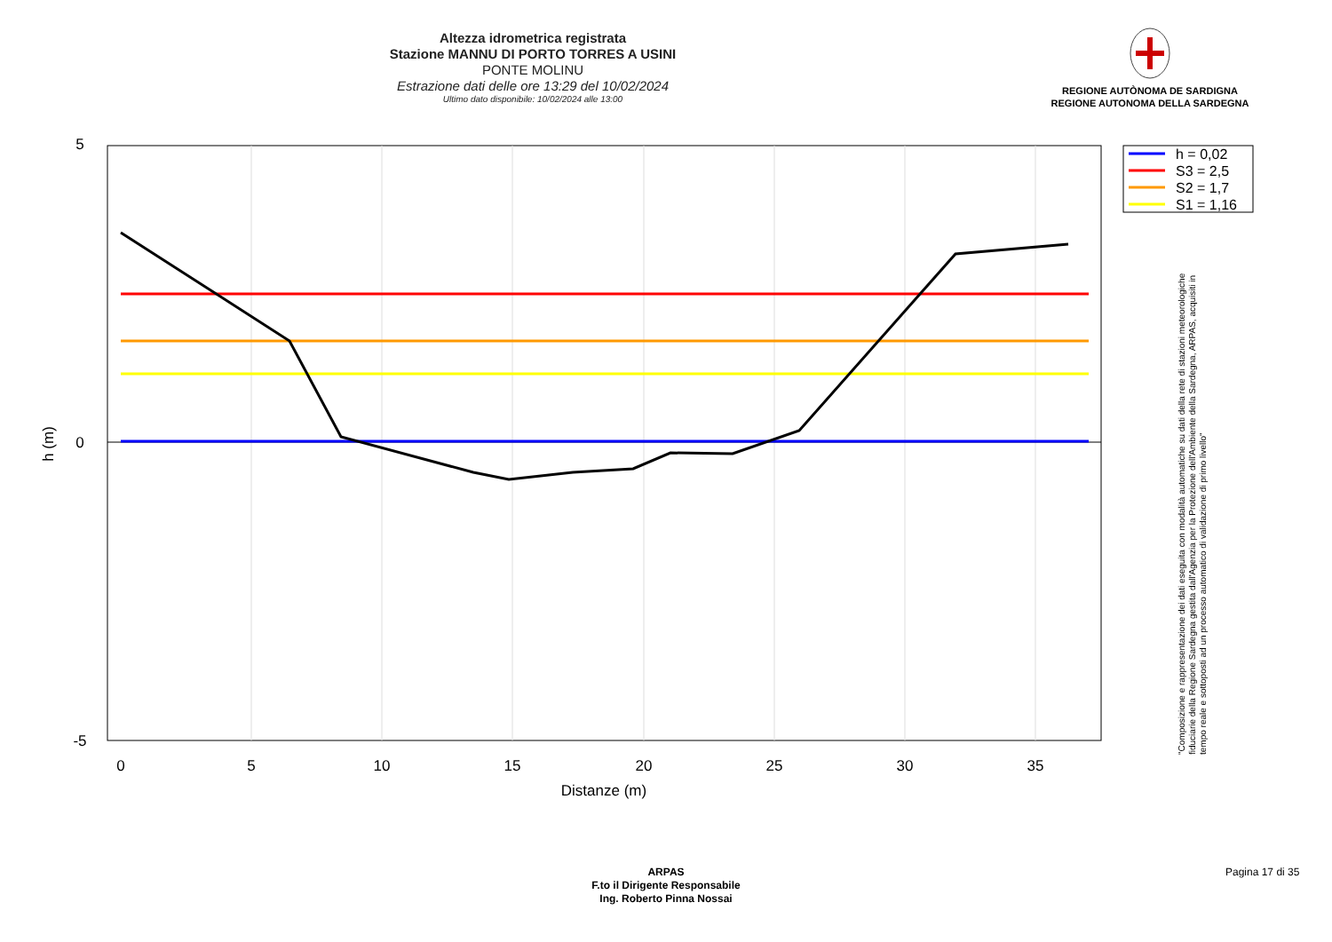Altezza idrometrica registrata
Stazione MANNU DI PORTO TORRES A USINI
PONTE MOLINU
Estrazione dati delle ore 13:29 del 10/02/2024
Ultimo dato disponibile: 10/02/2024 alle 13:00
REGIONE AUTÒNOMA DE SARDIGNA
REGIONE AUTONOMA DELLA SARDEGNA
5
0
-5
0
5
10
15
20
25
30
35
Distanze (m)
h (m)
h = 0,02
S3 = 2,5
S2 = 1,7
S1 = 1,16
"Composizione e rappresentazione dei dati eseguita con modalità automatiche su dati della rete di stazioni meteorologiche fiduciarie della Regione Sardegna gestita dall'Agenzia per la Protezione dell'Ambiente della Sardegna, ARPAS, acquisiti in tempo reale e sottoposti ad un processo automatico di validazione di primo livello"
ARPAS
F.to il Dirigente Responsabile
Ing. Roberto Pinna Nossai
Pagina 17 di 35